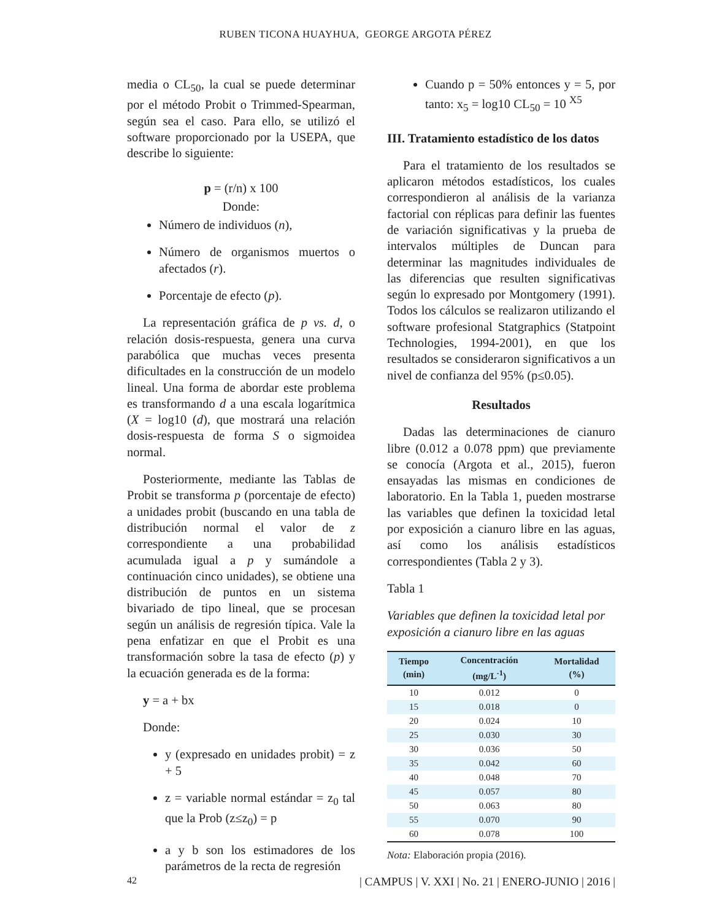RUBEN TICONA HUAYHUA, GEORGE ARGOTA PÉREZ
media o CL<sub>50</sub>, la cual se puede determinar por el método Probit o Trimmed-Spearman, según sea el caso. Para ello, se utilizó el software proporcionado por la USEPA, que describe lo siguiente:
p = (r/n) x 100
Donde:
Número de individuos (n),
Número de organismos muertos o afectados (r).
Porcentaje de efecto (p).
La representación gráfica de p vs. d, o relación dosis-respuesta, genera una curva parabólica que muchas veces presenta dificultades en la construcción de un modelo lineal. Una forma de abordar este problema es transformando d a una escala logarítmica (X = log10 (d), que mostrará una relación dosis-respuesta de forma S o sigmoidea normal.
Posteriormente, mediante las Tablas de Probit se transforma p (porcentaje de efecto) a unidades probit (buscando en una tabla de distribución normal el valor de z correspondiente a una probabilidad acumulada igual a p y sumándole a continuación cinco unidades), se obtiene una distribución de puntos en un sistema bivariado de tipo lineal, que se procesan según un análisis de regresión típica. Vale la pena enfatizar en que el Probit es una transformación sobre la tasa de efecto (p) y la ecuación generada es de la forma:
y = a + bx
Donde:
y (expresado en unidades probit) = z + 5
z = variable normal estándar = z<sub>0</sub> tal que la Prob (z≤z<sub>0</sub>) = p
a y b son los estimadores de los parámetros de la recta de regresión
Cuando p = 50% entonces y = 5, por tanto: x<sub>5</sub> = log10 CL<sub>50</sub> = 10 <sup>X5</sup>
III. Tratamiento estadístico de los datos
Para el tratamiento de los resultados se aplicaron métodos estadísticos, los cuales correspondieron al análisis de la varianza factorial con réplicas para definir las fuentes de variación significativas y la prueba de intervalos múltiples de Duncan para determinar las magnitudes individuales de las diferencias que resulten significativas según lo expresado por Montgomery (1991). Todos los cálculos se realizaron utilizando el software profesional Statgraphics (Statpoint Technologies, 1994-2001), en que los resultados se consideraron significativos a un nivel de confianza del 95% (p≤0.05).
Resultados
Dadas las determinaciones de cianuro libre (0.012 a 0.078 ppm) que previamente se conocía (Argota et al., 2015), fueron ensayadas las mismas en condiciones de laboratorio. En la Tabla 1, pueden mostrarse las variables que definen la toxicidad letal por exposición a cianuro libre en las aguas, así como los análisis estadísticos correspondientes (Tabla 2 y 3).
Tabla 1
Variables que definen la toxicidad letal por exposición a cianuro libre en las aguas
| Tiempo (min) | Concentración (mg/L<sup>-1</sup>) | Mortalidad (%) |
| --- | --- | --- |
| 10 | 0.012 | 0 |
| 15 | 0.018 | 0 |
| 20 | 0.024 | 10 |
| 25 | 0.030 | 30 |
| 30 | 0.036 | 50 |
| 35 | 0.042 | 60 |
| 40 | 0.048 | 70 |
| 45 | 0.057 | 80 |
| 50 | 0.063 | 80 |
| 55 | 0.070 | 90 |
| 60 | 0.078 | 100 |
Nota: Elaboración propia (2016).
42 | CAMPUS | V. XXI | No. 21 | ENERO-JUNIO | 2016 |